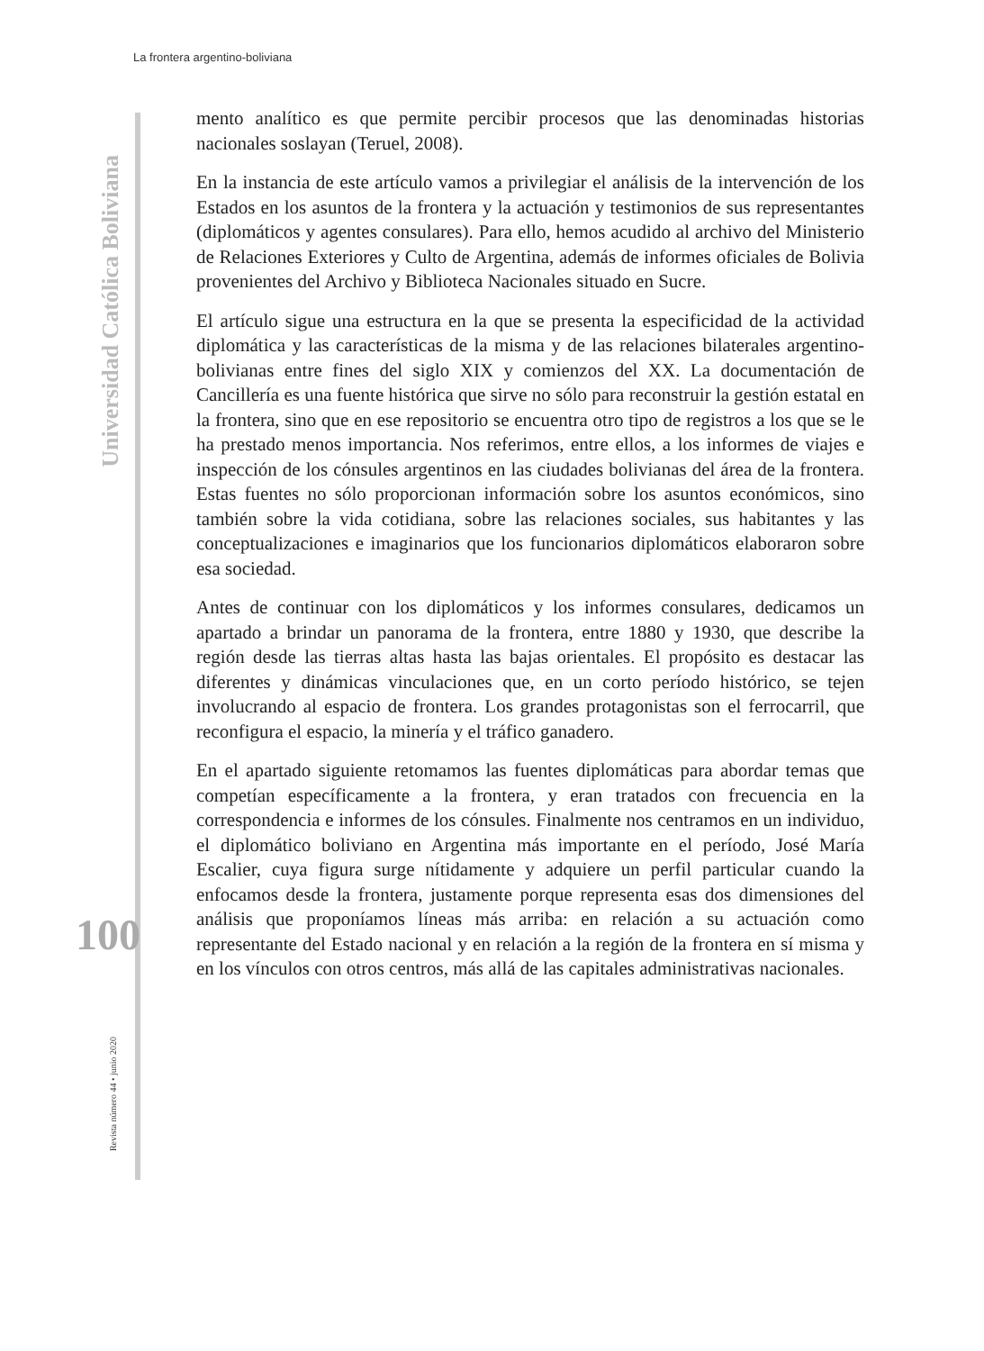La frontera argentino-boliviana
Universidad Católica Boliviana
100
Revista número 44 • junio 2020
mento analítico es que permite percibir procesos que las denominadas historias nacionales soslayan (Teruel, 2008).
En la instancia de este artículo vamos a privilegiar el análisis de la intervención de los Estados en los asuntos de la frontera y la actuación y testimonios de sus representantes (diplomáticos y agentes consulares). Para ello, hemos acudido al archivo del Ministerio de Relaciones Exteriores y Culto de Argentina, además de informes oficiales de Bolivia provenientes del Archivo y Biblioteca Nacionales situado en Sucre.
El artículo sigue una estructura en la que se presenta la especificidad de la actividad diplomática y las características de la misma y de las relaciones bilaterales argentino-bolivianas entre fines del siglo XIX y comienzos del XX. La documentación de Cancillería es una fuente histórica que sirve no sólo para reconstruir la gestión estatal en la frontera, sino que en ese repositorio se encuentra otro tipo de registros a los que se le ha prestado menos importancia. Nos referimos, entre ellos, a los informes de viajes e inspección de los cónsules argentinos en las ciudades bolivianas del área de la frontera. Estas fuentes no sólo proporcionan información sobre los asuntos económicos, sino también sobre la vida cotidiana, sobre las relaciones sociales, sus habitantes y las conceptualizaciones e imaginarios que los funcionarios diplomáticos elaboraron sobre esa sociedad.
Antes de continuar con los diplomáticos y los informes consulares, dedicamos un apartado a brindar un panorama de la frontera, entre 1880 y 1930, que describe la región desde las tierras altas hasta las bajas orientales. El propósito es destacar las diferentes y dinámicas vinculaciones que, en un corto período histórico, se tejen involucrando al espacio de frontera. Los grandes protagonistas son el ferrocarril, que reconfigura el espacio, la minería y el tráfico ganadero.
En el apartado siguiente retomamos las fuentes diplomáticas para abordar temas que competían específicamente a la frontera, y eran tratados con frecuencia en la correspondencia e informes de los cónsules. Finalmente nos centramos en un individuo, el diplomático boliviano en Argentina más importante en el período, José María Escalier, cuya figura surge nítidamente y adquiere un perfil particular cuando la enfocamos desde la frontera, justamente porque representa esas dos dimensiones del análisis que proponíamos líneas más arriba: en relación a su actuación como representante del Estado nacional y en relación a la región de la frontera en sí misma y en los vínculos con otros centros, más allá de las capitales administrativas nacionales.